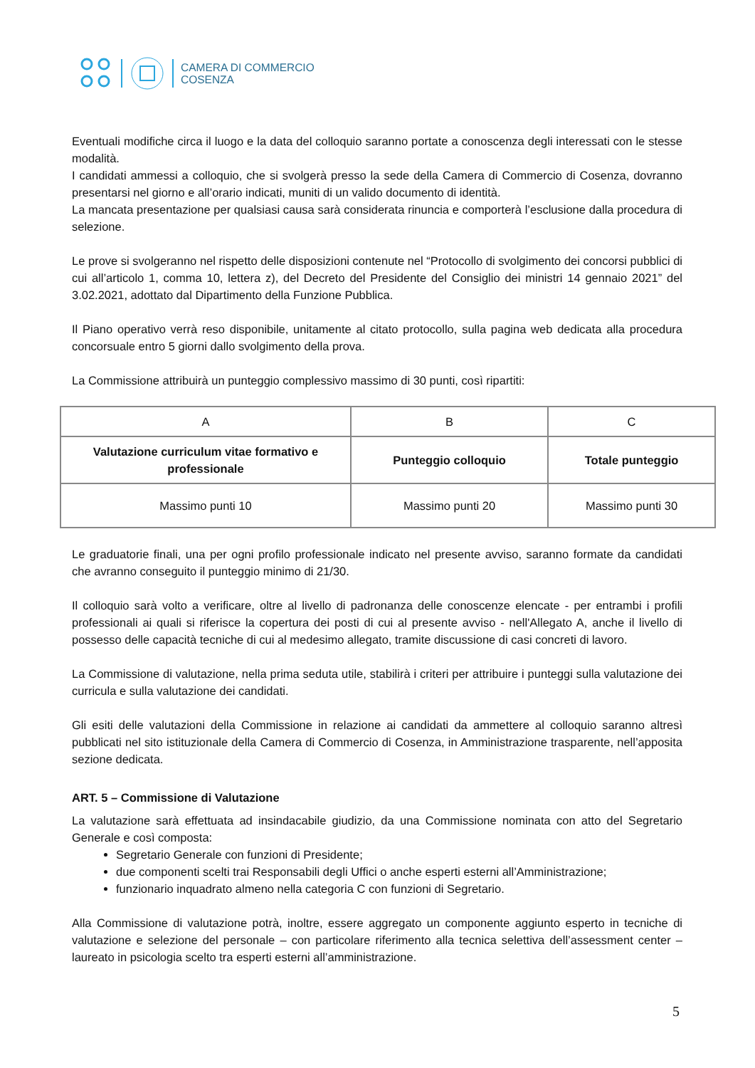CAMERA DI COMMERCIO
COSENZA
Eventuali modifiche circa il luogo e la data del colloquio saranno portate a conoscenza degli interessati con le stesse modalità.
I candidati ammessi a colloquio, che si svolgerà presso la sede della Camera di Commercio di Cosenza, dovranno presentarsi nel giorno e all’orario indicati, muniti di un valido documento di identità.
La mancata presentazione per qualsiasi causa sarà considerata rinuncia e comporterà l’esclusione dalla procedura di selezione.
Le prove si svolgeranno nel rispetto delle disposizioni contenute nel “Protocollo di svolgimento dei concorsi pubblici di cui all’articolo 1, comma 10, lettera z), del Decreto del Presidente del Consiglio dei ministri 14 gennaio 2021” del 3.02.2021, adottato dal Dipartimento della Funzione Pubblica.
Il Piano operativo verrà reso disponibile, unitamente al citato protocollo, sulla pagina web dedicata alla procedura concorsuale entro 5 giorni dallo svolgimento della prova.
La Commissione attribuirà un punteggio complessivo massimo di 30 punti, così ripartiti:
| A | B | C |
| Valutazione curriculum vitae formativo e professionale | Punteggio colloquio | Totale punteggio |
| Massimo punti 10 | Massimo punti 20 | Massimo punti 30 |
Le graduatorie finali, una per ogni profilo professionale indicato nel presente avviso, saranno formate da candidati che avranno conseguito il punteggio minimo di 21/30.
Il colloquio sarà volto a verificare, oltre al livello di padronanza delle conoscenze elencate - per entrambi i profili professionali ai quali si riferisce la copertura dei posti di cui al presente avviso - nell'Allegato A, anche il livello di possesso delle capacità tecniche di cui al medesimo allegato, tramite discussione di casi concreti di lavoro.
La Commissione di valutazione, nella prima seduta utile, stabilirà i criteri per attribuire i punteggi sulla valutazione dei curricula e sulla valutazione dei candidati.
Gli esiti delle valutazioni della Commissione in relazione ai candidati da ammettere al colloquio saranno altresì pubblicati nel sito istituzionale della Camera di Commercio di Cosenza, in Amministrazione trasparente, nell’apposita sezione dedicata.
ART. 5 – Commissione di Valutazione
La valutazione sarà effettuata ad insindacabile giudizio, da una Commissione nominata con atto del Segretario Generale e così composta:
Segretario Generale con funzioni di Presidente;
due componenti scelti trai Responsabili degli Uffici o anche esperti esterni all’Amministrazione;
funzionario inquadrato almeno nella categoria C con funzioni di Segretario.
Alla Commissione di valutazione potrà, inoltre, essere aggregato un componente aggiunto esperto in tecniche di valutazione e selezione del personale – con particolare riferimento alla tecnica selettiva dell’assessment center – laureato in psicologia scelto tra esperti esterni all’amministrazione.
5